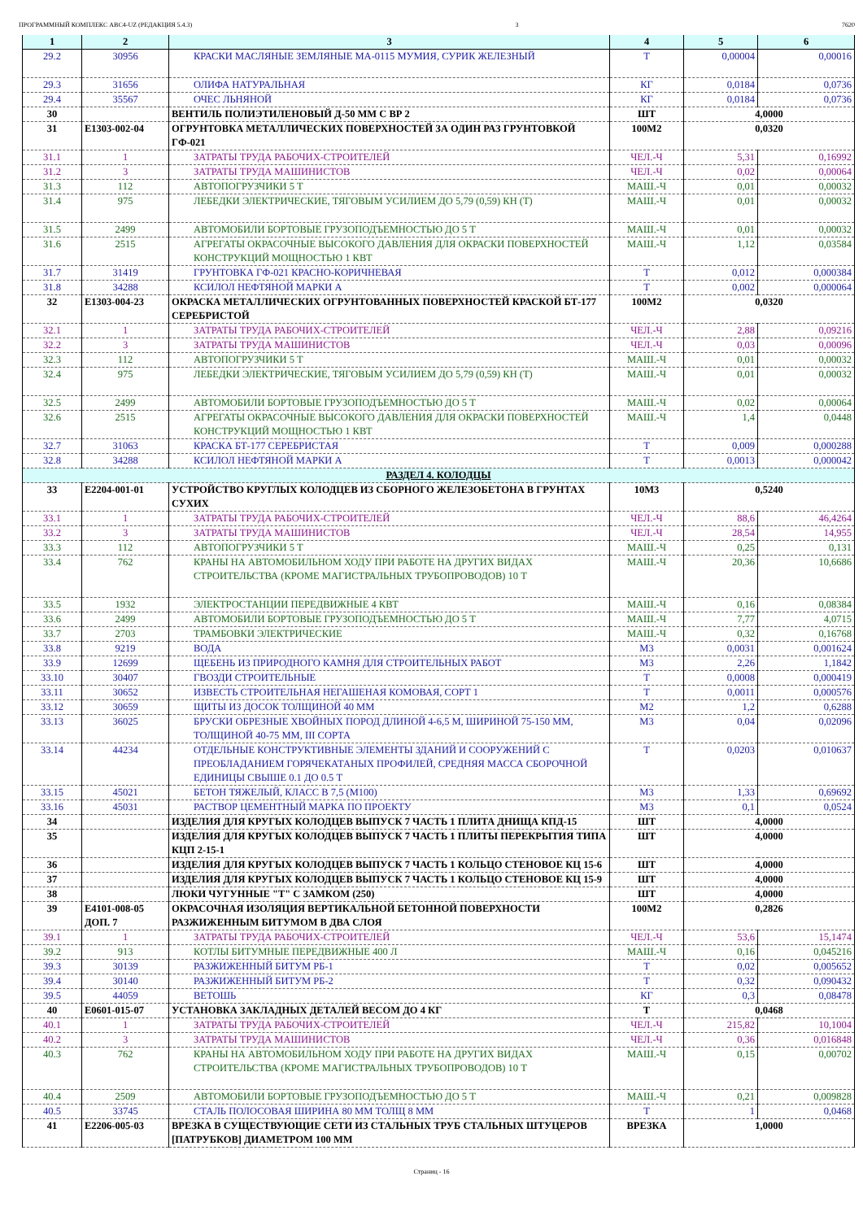ПРОГРАММНЫЙ КОМПЛЕКС АВС4-UZ (РЕДАКЦИЯ 5.4.3) 3 7620
| 1 | 2 | 3 | 4 | 5 | 6 |
| --- | --- | --- | --- | --- | --- |
| 29.2 | 30956 | КРАСКИ МАСЛЯНЫЕ ЗЕМЛЯНЫЕ МА-0115 МУМИЯ, СУРИК ЖЕЛЕЗНЫЙ | Т | 0,00004 | 0,00016 |
| 29.3 | 31656 | ОЛИФА НАТУРАЛЬНАЯ | КГ | 0,0184 | 0,0736 |
| 29.4 | 35567 | ОЧЕС ЛЬНЯНОЙ | КГ | 0,0184 | 0,0736 |
| 30 | | ВЕНТИЛЬ ПОЛИЭТИЛЕНОВЫЙ Д-50 ММ С ВР 2 | ШТ | 4,0000 | |
| 31 | Е1303-002-04 | ОГРУНТОВКА МЕТАЛЛИЧЕСКИХ ПОВЕРХНОСТЕЙ ЗА ОДИН РАЗ ГРУНТОВКОЙ ГФ-021 | 100М2 | 0,0320 | |
| 31.1 | 1 | ЗАТРАТЫ ТРУДА РАБОЧИХ-СТРОИТЕЛЕЙ | ЧЕЛ.-Ч | 5,31 | 0,16992 |
| 31.2 | 3 | ЗАТРАТЫ ТРУДА МАШИНИСТОВ | ЧЕЛ.-Ч | 0,02 | 0,00064 |
| 31.3 | 112 | АВТОПОГРУЗЧИКИ 5 Т | МАШ.-Ч | 0,01 | 0,00032 |
| 31.4 | 975 | ЛЕБЕДКИ ЭЛЕКТРИЧЕСКИЕ, ТЯГОВЫМ УСИЛИЕМ ДО 5,79 (0,59) КН (Т) | МАШ.-Ч | 0,01 | 0,00032 |
| 31.5 | 2499 | АВТОМОБИЛИ БОРТОВЫЕ ГРУЗОПОДЪЕМНОСТЬЮ ДО 5 Т | МАШ.-Ч | 0,01 | 0,00032 |
| 31.6 | 2515 | АГРЕГАТЫ ОКРАСОЧНЫЕ ВЫСОКОГО ДАВЛЕНИЯ ДЛЯ ОКРАСКИ ПОВЕРХНОСТЕЙ КОНСТРУКЦИЙ МОЩНОСТЬЮ 1 КВТ | МАШ.-Ч | 1,12 | 0,03584 |
| 31.7 | 31419 | ГРУНТОВКА ГФ-021 КРАСНО-КОРИЧНЕВАЯ | Т | 0,012 | 0,000384 |
| 31.8 | 34288 | КСИЛОЛ НЕФТЯНОЙ МАРКИ А | Т | 0,002 | 0,000064 |
| 32 | Е1303-004-23 | ОКРАСКА МЕТАЛЛИЧЕСКИХ ОГРУНТОВАННЫХ ПОВЕРХНОСТЕЙ КРАСКОЙ БТ-177 СЕРЕБРИСТОЙ | 100М2 | 0,0320 | |
| 32.1 | 1 | ЗАТРАТЫ ТРУДА РАБОЧИХ-СТРОИТЕЛЕЙ | ЧЕЛ.-Ч | 2,88 | 0,09216 |
| 32.2 | 3 | ЗАТРАТЫ ТРУДА МАШИНИСТОВ | ЧЕЛ.-Ч | 0,03 | 0,00096 |
| 32.3 | 112 | АВТОПОГРУЗЧИКИ 5 Т | МАШ.-Ч | 0,01 | 0,00032 |
| 32.4 | 975 | ЛЕБЕДКИ ЭЛЕКТРИЧЕСКИЕ, ТЯГОВЫМ УСИЛИЕМ ДО 5,79 (0,59) КН (Т) | МАШ.-Ч | 0,01 | 0,00032 |
| 32.5 | 2499 | АВТОМОБИЛИ БОРТОВЫЕ ГРУЗОПОДЪЕМНОСТЬЮ ДО 5 Т | МАШ.-Ч | 0,02 | 0,00064 |
| 32.6 | 2515 | АГРЕГАТЫ ОКРАСОЧНЫЕ ВЫСОКОГО ДАВЛЕНИЯ ДЛЯ ОКРАСКИ ПОВЕРХНОСТЕЙ КОНСТРУКЦИЙ МОЩНОСТЬЮ 1 КВТ | МАШ.-Ч | 1,4 | 0,0448 |
| 32.7 | 31063 | КРАСКА БТ-177 СЕРЕБРИСТАЯ | Т | 0,009 | 0,000288 |
| 32.8 | 34288 | КСИЛОЛ НЕФТЯНОЙ МАРКИ А | Т | 0,0013 | 0,000042 |
| РАЗДЕЛ 4. КОЛОДЦЫ | | | | | |
| 33 | Е2204-001-01 | УСТРОЙСТВО КРУГЛЫХ КОЛОДЦЕВ ИЗ СБОРНОГО ЖЕЛЕЗОБЕТОНА В ГРУНТАХ СУХИХ | 10М3 | 0,5240 | |
| 33.1 | 1 | ЗАТРАТЫ ТРУДА РАБОЧИХ-СТРОИТЕЛЕЙ | ЧЕЛ.-Ч | 88,6 | 46,4264 |
| 33.2 | 3 | ЗАТРАТЫ ТРУДА МАШИНИСТОВ | ЧЕЛ.-Ч | 28,54 | 14,955 |
| 33.3 | 112 | АВТОПОГРУЗЧИКИ 5 Т | МАШ.-Ч | 0,25 | 0,131 |
| 33.4 | 762 | КРАНЫ НА АВТОМОБИЛЬНОМ ХОДУ ПРИ РАБОТЕ НА ДРУГИХ ВИДАХ СТРОИТЕЛЬСТВА (КРОМЕ МАГИСТРАЛЬНЫХ ТРУБОПРОВОДОВ) 10 Т | МАШ.-Ч | 20,36 | 10,6686 |
| 33.5 | 1932 | ЭЛЕКТРОСТАНЦИИ ПЕРЕДВИЖНЫЕ 4 КВТ | МАШ.-Ч | 0,16 | 0,08384 |
| 33.6 | 2499 | АВТОМОБИЛИ БОРТОВЫЕ ГРУЗОПОДЪЕМНОСТЬЮ ДО 5 Т | МАШ.-Ч | 7,77 | 4,0715 |
| 33.7 | 2703 | ТРАМБОВКИ ЭЛЕКТРИЧЕСКИЕ | МАШ.-Ч | 0,32 | 0,16768 |
| 33.8 | 9219 | ВОДА | М3 | 0,0031 | 0,001624 |
| 33.9 | 12699 | ЩЕБЕНЬ ИЗ ПРИРОДНОГО КАМНЯ ДЛЯ СТРОИТЕЛЬНЫХ РАБОТ | М3 | 2,26 | 1,1842 |
| 33.10 | 30407 | ГВОЗДИ СТРОИТЕЛЬНЫЕ | Т | 0,0008 | 0,000419 |
| 33.11 | 30652 | ИЗВЕСТЬ СТРОИТЕЛЬНАЯ НЕГАШЕНАЯ КОМОВАЯ, СОРТ 1 | Т | 0,0011 | 0,000576 |
| 33.12 | 30659 | ЩИТЫ ИЗ ДОСОК ТОЛЩИНОЙ 40 ММ | М2 | 1,2 | 0,6288 |
| 33.13 | 36025 | БРУСКИ ОБРЕЗНЫЕ ХВОЙНЫХ ПОРОД ДЛИНОЙ 4-6,5 М, ШИРИНОЙ 75-150 ММ, ТОЛЩИНОЙ 40-75 ММ, III СОРТА | М3 | 0,04 | 0,02096 |
| 33.14 | 44234 | ОТДЕЛЬНЫЕ КОНСТРУКТИВНЫЕ ЭЛЕМЕНТЫ ЗДАНИЙ И СООРУЖЕНИЙ С ПРЕОБЛАДАНИЕМ ГОРЯЧЕКАТАНЫХ ПРОФИЛЕЙ, СРЕДНЯЯ МАССА СБОРОЧНОЙ ЕДИНИЦЫ СВЫШЕ 0.1 ДО 0.5 Т | Т | 0,0203 | 0,010637 |
| 33.15 | 45021 | БЕТОН ТЯЖЕЛЫЙ, КЛАСС В 7,5 (М100) | М3 | 1,33 | 0,69692 |
| 33.16 | 45031 | РАСТВОР ЦЕМЕНТНЫЙ МАРКА ПО ПРОЕКТУ | М3 | 0,1 | 0,0524 |
| 34 | | ИЗДЕЛИЯ ДЛЯ КРУГЫХ КОЛОДЦЕВ ВЫПУСК 7 ЧАСТЬ 1 ПЛИТА ДНИЩА КПД-15 | ШТ | 4,0000 | |
| 35 | | ИЗДЕЛИЯ ДЛЯ КРУГЫХ КОЛОДЦЕВ ВЫПУСК 7 ЧАСТЬ 1 ПЛИТЫ ПЕРЕКРЫТИЯ ТИПА КЦП 2-15-1 | ШТ | 4,0000 | |
| 36 | | ИЗДЕЛИЯ ДЛЯ КРУГЫХ КОЛОДЦЕВ ВЫПУСК 7 ЧАСТЬ 1 КОЛЬЦО СТЕНОВОЕ КЦ 15-6 | ШТ | 4,0000 | |
| 37 | | ИЗДЕЛИЯ ДЛЯ КРУГЫХ КОЛОДЦЕВ ВЫПУСК 7 ЧАСТЬ 1 КОЛЬЦО СТЕНОВОЕ КЦ 15-9 | ШТ | 4,0000 | |
| 38 | | ЛЮКИ ЧУГУННЫЕ "Т" С ЗАМКОМ (250) | ШТ | 4,0000 | |
| 39 | Е4101-008-05 ДОП. 7 | ОКРАСОЧНАЯ ИЗОЛЯЦИЯ ВЕРТИКАЛЬНОЙ БЕТОННОЙ ПОВЕРХНОСТИ РАЗЖИЖЕННЫМ БИТУМОМ В ДВА СЛОЯ | 100М2 | 0,2826 | |
| 39.1 | 1 | ЗАТРАТЫ ТРУДА РАБОЧИХ-СТРОИТЕЛЕЙ | ЧЕЛ.-Ч | 53,6 | 15,1474 |
| 39.2 | 913 | КОТЛЫ БИТУМНЫЕ ПЕРЕДВИЖНЫЕ 400 Л | МАШ.-Ч | 0,16 | 0,045216 |
| 39.3 | 30139 | РАЗЖИЖЕННЫЙ БИТУМ РБ-1 | Т | 0,02 | 0,005652 |
| 39.4 | 30140 | РАЗЖИЖЕННЫЙ БИТУМ РБ-2 | Т | 0,32 | 0,090432 |
| 39.5 | 44059 | ВЕТОШЬ | КГ | 0,3 | 0,08478 |
| 40 | Е0601-015-07 | УСТАНОВКА ЗАКЛАДНЫХ ДЕТАЛЕЙ ВЕСОМ ДО 4 КГ | Т | 0,0468 | |
| 40.1 | 1 | ЗАТРАТЫ ТРУДА РАБОЧИХ-СТРОИТЕЛЕЙ | ЧЕЛ.-Ч | 215,82 | 10,1004 |
| 40.2 | 3 | ЗАТРАТЫ ТРУДА МАШИНИСТОВ | ЧЕЛ.-Ч | 0,36 | 0,016848 |
| 40.3 | 762 | КРАНЫ НА АВТОМОБИЛЬНОМ ХОДУ ПРИ РАБОТЕ НА ДРУГИХ ВИДАХ СТРОИТЕЛЬСТВА (КРОМЕ МАГИСТРАЛЬНЫХ ТРУБОПРОВОДОВ) 10 Т | МАШ.-Ч | 0,15 | 0,00702 |
| 40.4 | 2509 | АВТОМОБИЛИ БОРТОВЫЕ ГРУЗОПОДЪЕМНОСТЬЮ ДО 5 Т | МАШ.-Ч | 0,21 | 0,009828 |
| 40.5 | 33745 | СТАЛЬ ПОЛОСОВАЯ ШИРИНА 80 ММ ТОЛЩ 8 ММ | Т | 1 | 0,0468 |
| 41 | Е2206-005-03 | ВРЕЗКА В СУЩЕСТВУЮЩИЕ СЕТИ ИЗ СТАЛЬНЫХ ТРУБ СТАЛЬНЫХ ШТУЦЕРОВ [ПАТРУБКОВ] ДИАМЕТРОМ 100 ММ | ВРЕЗКА | 1,0000 | |
Страниц - 16